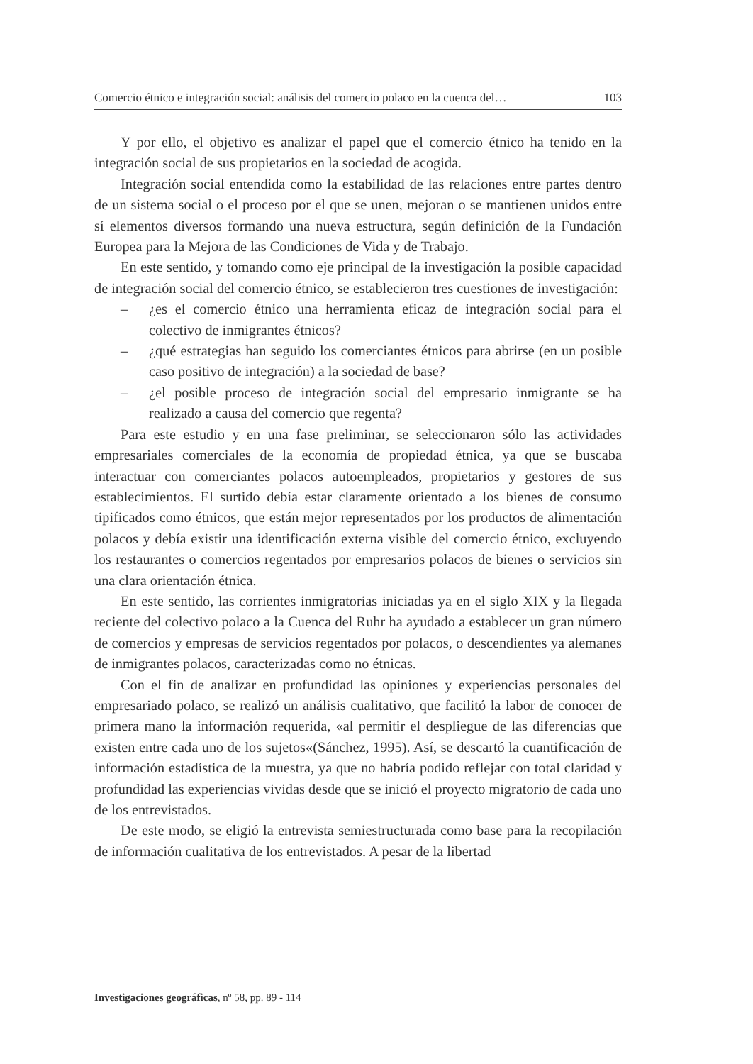Comercio étnico e integración social: análisis del comercio polaco en la cuenca del… 103
Y por ello, el objetivo es analizar el papel que el comercio étnico ha tenido en la integración social de sus propietarios en la sociedad de acogida.
Integración social entendida como la estabilidad de las relaciones entre partes dentro de un sistema social o el proceso por el que se unen, mejoran o se mantienen unidos entre sí elementos diversos formando una nueva estructura, según definición de la Fundación Europea para la Mejora de las Condiciones de Vida y de Trabajo.
En este sentido, y tomando como eje principal de la investigación la posible capacidad de integración social del comercio étnico, se establecieron tres cuestiones de investigación:
– ¿es el comercio étnico una herramienta eficaz de integración social para el colectivo de inmigrantes étnicos?
– ¿qué estrategias han seguido los comerciantes étnicos para abrirse (en un posible caso positivo de integración) a la sociedad de base?
– ¿el posible proceso de integración social del empresario inmigrante se ha realizado a causa del comercio que regenta?
Para este estudio y en una fase preliminar, se seleccionaron sólo las actividades empresariales comerciales de la economía de propiedad étnica, ya que se buscaba interactuar con comerciantes polacos autoempleados, propietarios y gestores de sus establecimientos. El surtido debía estar claramente orientado a los bienes de consumo tipificados como étnicos, que están mejor representados por los productos de alimentación polacos y debía existir una identificación externa visible del comercio étnico, excluyendo los restaurantes o comercios regentados por empresarios polacos de bienes o servicios sin una clara orientación étnica.
En este sentido, las corrientes inmigratorias iniciadas ya en el siglo XIX y la llegada reciente del colectivo polaco a la Cuenca del Ruhr ha ayudado a establecer un gran número de comercios y empresas de servicios regentados por polacos, o descendientes ya alemanes de inmigrantes polacos, caracterizadas como no étnicas.
Con el fin de analizar en profundidad las opiniones y experiencias personales del empresariado polaco, se realizó un análisis cualitativo, que facilitó la labor de conocer de primera mano la información requerida, «al permitir el despliegue de las diferencias que existen entre cada uno de los sujetos«(Sánchez, 1995). Así, se descartó la cuantificación de información estadística de la muestra, ya que no habría podido reflejar con total claridad y profundidad las experiencias vividas desde que se inició el proyecto migratorio de cada uno de los entrevistados.
De este modo, se eligió la entrevista semiestructurada como base para la recopilación de información cualitativa de los entrevistados. A pesar de la libertad
Investigaciones geográficas, nº 58, pp. 89 - 114